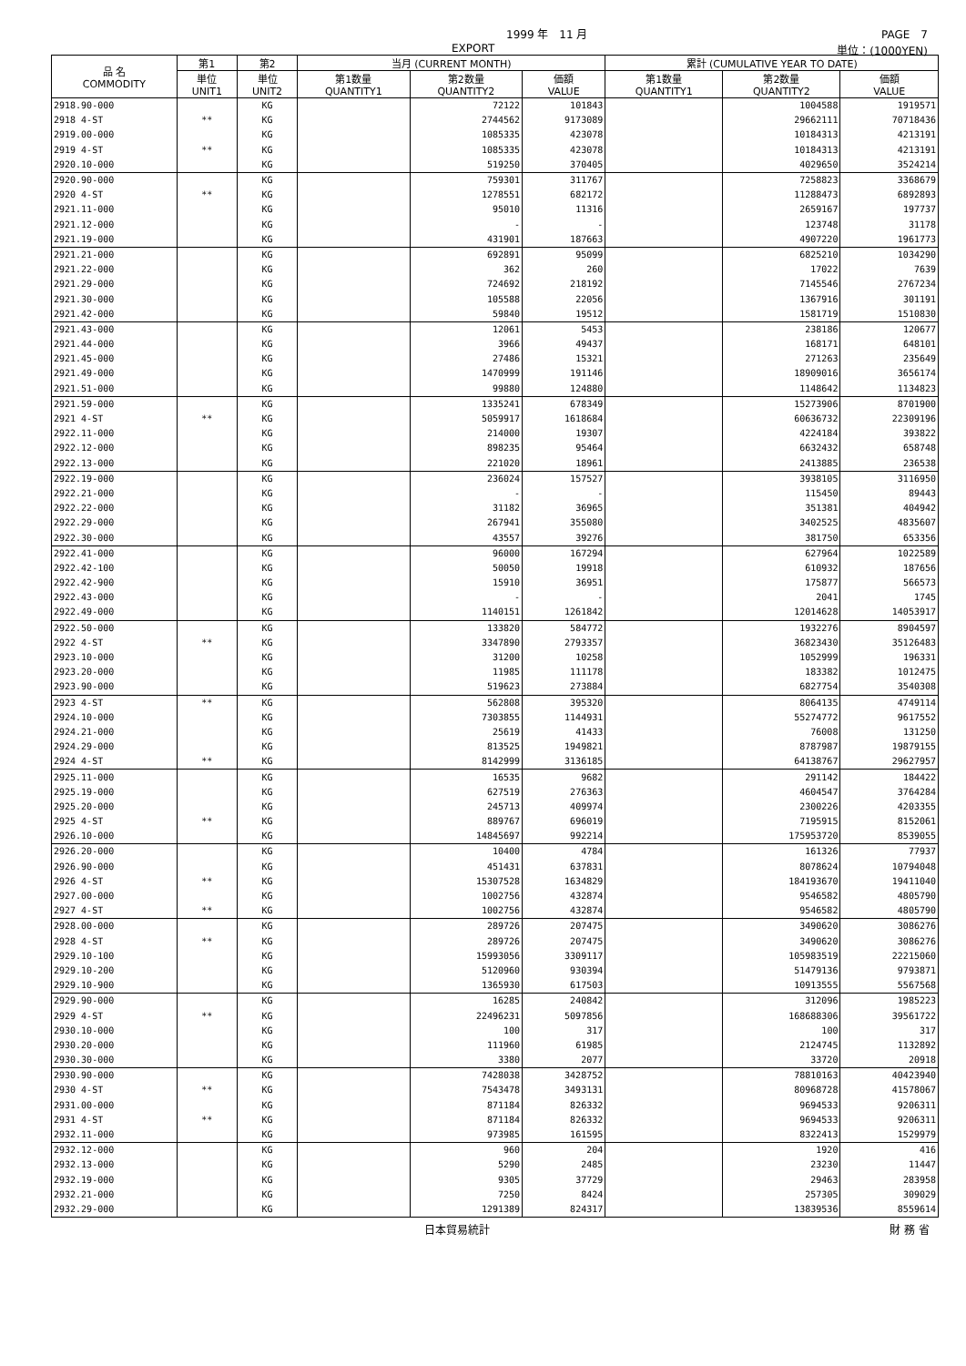1999 年　11 月 PAGE　7
EXPORT 単位：(1000YEN)
| 品 名 COMMODITY | 第1 | 第2 | 当月 (CURRENT MONTH) | | | 累計 (CUMULATIVE YEAR TO DATE) | | |
| --- | --- | --- | --- | --- | --- | --- | --- | --- |
| | 単位 UNIT1 | 単位 UNIT2 | 第1数量 QUANTITY1 | 第2数量 QUANTITY2 | 価額 VALUE | 第1数量 QUANTITY1 | 第2数量 QUANTITY2 | 価額 VALUE |
| 2918.90-000 | | KG | | 72122 | 101843 | | 1004588 | 1919571 |
| 2918 4-ST | ** | KG | | 2744562 | 9173089 | | 29662111 | 70718436 |
| 2919.00-000 | | KG | | 1085335 | 423078 | | 10184313 | 4213191 |
| 2919 4-ST | ** | KG | | 1085335 | 423078 | | 10184313 | 4213191 |
| 2920.10-000 | | KG | | 519250 | 370405 | | 4029650 | 3524214 |
| 2920.90-000 | | KG | | 759301 | 311767 | | 7258823 | 3368679 |
| 2920 4-ST | ** | KG | | 1278551 | 682172 | | 11288473 | 6892893 |
| 2921.11-000 | | KG | | 95010 | 11316 | | 2659167 | 197737 |
| 2921.12-000 | | KG | | - | - | | 123748 | 31178 |
| 2921.19-000 | | KG | | 431901 | 187663 | | 4907220 | 1961773 |
| 2921.21-000 | | KG | | 692891 | 95099 | | 6825210 | 1034290 |
| 2921.22-000 | | KG | | 362 | 260 | | 17022 | 7639 |
| 2921.29-000 | | KG | | 724692 | 218192 | | 7145546 | 2767234 |
| 2921.30-000 | | KG | | 105588 | 22056 | | 1367916 | 301191 |
| 2921.42-000 | | KG | | 59840 | 19512 | | 1581719 | 1510830 |
| 2921.43-000 | | KG | | 12061 | 5453 | | 238186 | 120677 |
| 2921.44-000 | | KG | | 3966 | 49437 | | 168171 | 648101 |
| 2921.45-000 | | KG | | 27486 | 15321 | | 271263 | 235649 |
| 2921.49-000 | | KG | | 1470999 | 191146 | | 18909016 | 3656174 |
| 2921.51-000 | | KG | | 99880 | 124880 | | 1148642 | 1134823 |
| 2921.59-000 | | KG | | 1335241 | 678349 | | 15273906 | 8701900 |
| 2921 4-ST | ** | KG | | 5059917 | 1618684 | | 60636732 | 22309196 |
| 2922.11-000 | | KG | | 214000 | 19307 | | 4224184 | 393822 |
| 2922.12-000 | | KG | | 898235 | 95464 | | 6632432 | 658748 |
| 2922.13-000 | | KG | | 221020 | 18961 | | 2413885 | 236538 |
| 2922.19-000 | | KG | | 236024 | 157527 | | 3938105 | 3116950 |
| 2922.21-000 | | KG | | - | - | | 115450 | 89443 |
| 2922.22-000 | | KG | | 31182 | 36965 | | 351381 | 404942 |
| 2922.29-000 | | KG | | 267941 | 355080 | | 3402525 | 4835607 |
| 2922.30-000 | | KG | | 43557 | 39276 | | 381750 | 653356 |
| 2922.41-000 | | KG | | 96000 | 167294 | | 627964 | 1022589 |
| 2922.42-100 | | KG | | 50050 | 19918 | | 610932 | 187656 |
| 2922.42-900 | | KG | | 15910 | 36951 | | 175877 | 566573 |
| 2922.43-000 | | KG | | - | - | | 2041 | 1745 |
| 2922.49-000 | | KG | | 1140151 | 1261842 | | 12014628 | 14053917 |
| 2922.50-000 | | KG | | 133820 | 584772 | | 1932276 | 8904597 |
| 2922 4-ST | ** | KG | | 3347890 | 2793357 | | 36823430 | 35126483 |
| 2923.10-000 | | KG | | 31200 | 10258 | | 1052999 | 196331 |
| 2923.20-000 | | KG | | 11985 | 111178 | | 183382 | 1012475 |
| 2923.90-000 | | KG | | 519623 | 273884 | | 6827754 | 3540308 |
| 2923 4-ST | ** | KG | | 562808 | 395320 | | 8064135 | 4749114 |
| 2924.10-000 | | KG | | 7303855 | 1144931 | | 55274772 | 9617552 |
| 2924.21-000 | | KG | | 25619 | 41433 | | 76008 | 131250 |
| 2924.29-000 | | KG | | 813525 | 1949821 | | 8787987 | 19879155 |
| 2924 4-ST | ** | KG | | 8142999 | 3136185 | | 64138767 | 29627957 |
| 2925.11-000 | | KG | | 16535 | 9682 | | 291142 | 184422 |
| 2925.19-000 | | KG | | 627519 | 276363 | | 4604547 | 3764284 |
| 2925.20-000 | | KG | | 245713 | 409974 | | 2300226 | 4203355 |
| 2925 4-ST | ** | KG | | 889767 | 696019 | | 7195915 | 8152061 |
| 2926.10-000 | | KG | | 14845697 | 992214 | | 175953720 | 8539055 |
| 2926.20-000 | | KG | | 10400 | 4784 | | 161326 | 77937 |
| 2926.90-000 | | KG | | 451431 | 637831 | | 8078624 | 10794048 |
| 2926 4-ST | ** | KG | | 15307528 | 1634829 | | 184193670 | 19411040 |
| 2927.00-000 | | KG | | 1002756 | 432874 | | 9546582 | 4805790 |
| 2927 4-ST | ** | KG | | 1002756 | 432874 | | 9546582 | 4805790 |
| 2928.00-000 | | KG | | 289726 | 207475 | | 3490620 | 3086276 |
| 2928 4-ST | ** | KG | | 289726 | 207475 | | 3490620 | 3086276 |
| 2929.10-100 | | KG | | 15993056 | 3309117 | | 105983519 | 22215060 |
| 2929.10-200 | | KG | | 5120960 | 930394 | | 51479136 | 9793871 |
| 2929.10-900 | | KG | | 1365930 | 617503 | | 10913555 | 5567568 |
| 2929.90-000 | | KG | | 16285 | 240842 | | 312096 | 1985223 |
| 2929 4-ST | ** | KG | | 22496231 | 5097856 | | 168688306 | 39561722 |
| 2930.10-000 | | KG | | 100 | 317 | | 100 | 317 |
| 2930.20-000 | | KG | | 111960 | 61985 | | 2124745 | 1132892 |
| 2930.30-000 | | KG | | 3380 | 2077 | | 33720 | 20918 |
| 2930.90-000 | | KG | | 7428038 | 3428752 | | 78810163 | 40423940 |
| 2930 4-ST | ** | KG | | 7543478 | 3493131 | | 80968728 | 41578067 |
| 2931.00-000 | | KG | | 871184 | 826332 | | 9694533 | 9206311 |
| 2931 4-ST | ** | KG | | 871184 | 826332 | | 9694533 | 9206311 |
| 2932.11-000 | | KG | | 973985 | 161595 | | 8322413 | 1529979 |
| 2932.12-000 | | KG | | 960 | 204 | | 1920 | 416 |
| 2932.13-000 | | KG | | 5290 | 2485 | | 23230 | 11447 |
| 2932.19-000 | | KG | | 9305 | 37729 | | 29463 | 283958 |
| 2932.21-000 | | KG | | 7250 | 8424 | | 257305 | 309029 |
| 2932.29-000 | | KG | | 1291389 | 824317 | | 13839536 | 8559614 |
日本貿易統計 財 務 省